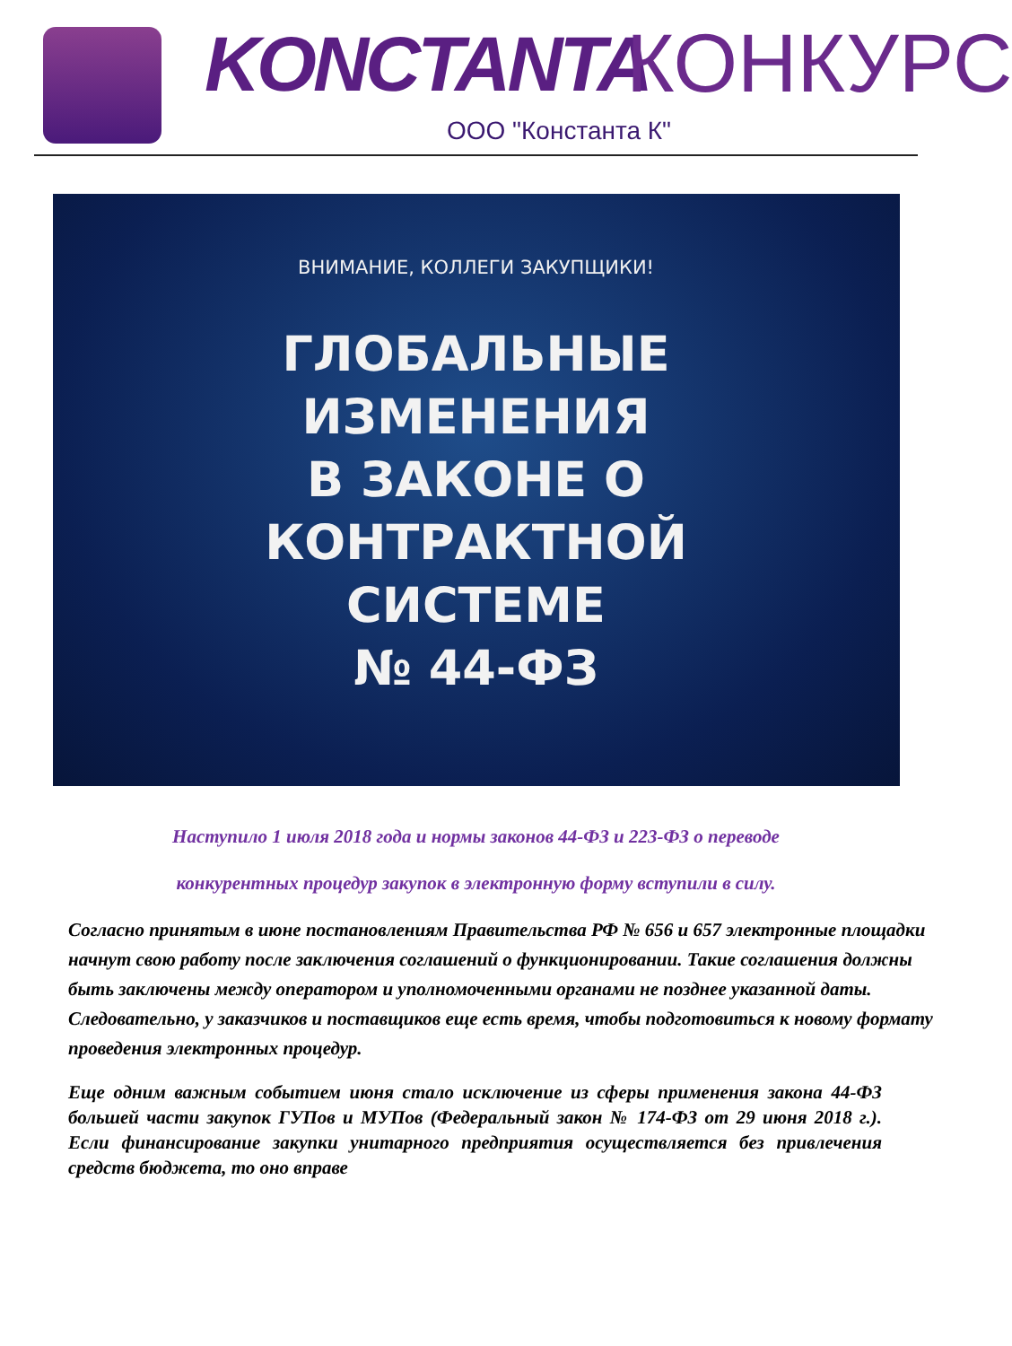KONCTANTA КОНКУРС
ООО "Константа К"
ВНИМАНИЕ, КОЛЛЕГИ ЗАКУПЩИКИ!
ГЛОБАЛЬНЫЕ
ИЗМЕНЕНИЯ
В ЗАКОНЕ О
КОНТРАКТНОЙ
СИСТЕМЕ
№ 44-ФЗ
Наступило 1 июля 2018 года и нормы законов 44-ФЗ и 223-ФЗ о переводе
конкурентных процедур закупок в электронную форму вступили в силу.
Согласно принятым в июне постановлениям Правительства РФ № 656 и 657 электронные площадки начнут свою работу после заключения соглашений о функционировании. Такие соглашения должны быть заключены между оператором и уполномоченными органами не позднее указанной даты. Следовательно, у заказчиков и поставщиков еще есть время, чтобы подготовиться к новому формату проведения электронных процедур.
Еще одним важным событием июня стало исключение из сферы применения закона 44-ФЗ большей части закупок ГУПов и МУПов (Федеральный закон № 174-ФЗ от 29 июня 2018 г.). Если финансирование закупки унитарного предприятия осуществляется без привлечения средств бюджета, то оно вправе